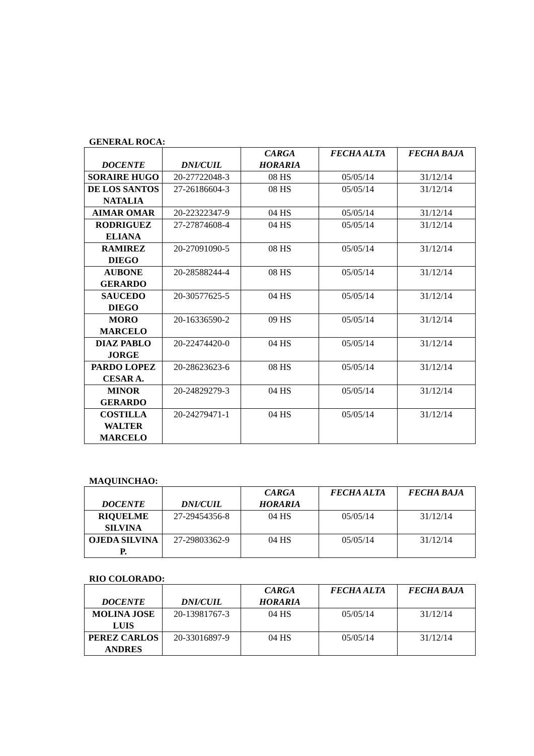GENERAL ROCA:
| DOCENTE | DNI/CUIL | CARGA HORARIA | FECHA ALTA | FECHA BAJA |
| --- | --- | --- | --- | --- |
| SORAIRE HUGO | 20-27722048-3 | 08 HS | 05/05/14 | 31/12/14 |
| DE LOS SANTOS NATALIA | 27-26186604-3 | 08 HS | 05/05/14 | 31/12/14 |
| AIMAR OMAR | 20-22322347-9 | 04 HS | 05/05/14 | 31/12/14 |
| RODRIGUEZ ELIANA | 27-27874608-4 | 04 HS | 05/05/14 | 31/12/14 |
| RAMIREZ DIEGO | 20-27091090-5 | 08 HS | 05/05/14 | 31/12/14 |
| AUBONE GERARDO | 20-28588244-4 | 08 HS | 05/05/14 | 31/12/14 |
| SAUCEDO DIEGO | 20-30577625-5 | 04 HS | 05/05/14 | 31/12/14 |
| MORO MARCELO | 20-16336590-2 | 09 HS | 05/05/14 | 31/12/14 |
| DIAZ PABLO JORGE | 20-22474420-0 | 04 HS | 05/05/14 | 31/12/14 |
| PARDO LOPEZ CESAR A. | 20-28623623-6 | 08 HS | 05/05/14 | 31/12/14 |
| MINOR GERARDO | 20-24829279-3 | 04 HS | 05/05/14 | 31/12/14 |
| COSTILLA WALTER MARCELO | 20-24279471-1 | 04 HS | 05/05/14 | 31/12/14 |
MAQUINCHAO:
| DOCENTE | DNI/CUIL | CARGA HORARIA | FECHA ALTA | FECHA BAJA |
| --- | --- | --- | --- | --- |
| RIQUELME SILVINA | 27-29454356-8 | 04 HS | 05/05/14 | 31/12/14 |
| OJEDA SILVINA P. | 27-29803362-9 | 04 HS | 05/05/14 | 31/12/14 |
RIO COLORADO:
| DOCENTE | DNI/CUIL | CARGA HORARIA | FECHA ALTA | FECHA BAJA |
| --- | --- | --- | --- | --- |
| MOLINA JOSE LUIS | 20-13981767-3 | 04 HS | 05/05/14 | 31/12/14 |
| PEREZ CARLOS ANDRES | 20-33016897-9 | 04 HS | 05/05/14 | 31/12/14 |